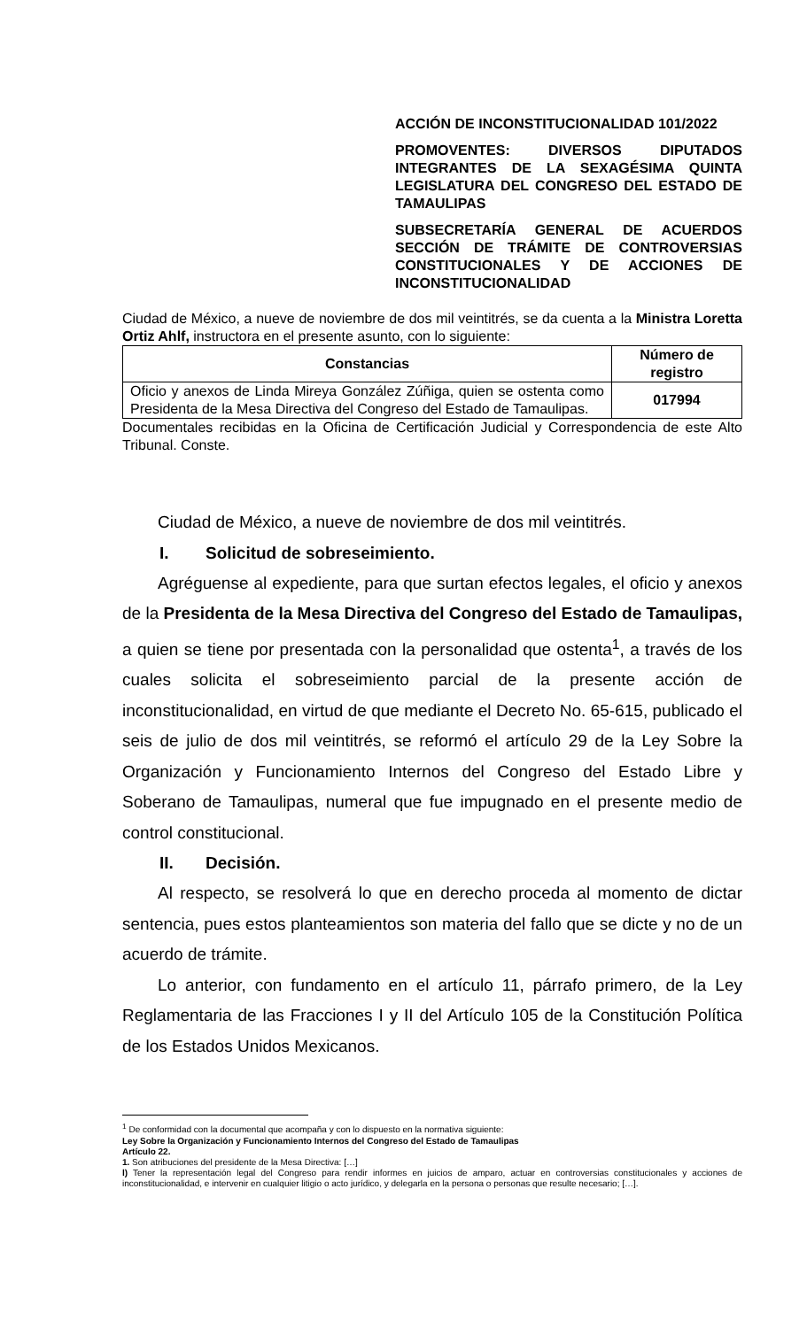ACCIÓN DE INCONSTITUCIONALIDAD 101/2022
PROMOVENTES: DIVERSOS DIPUTADOS INTEGRANTES DE LA SEXAGÉSIMA QUINTA LEGISLATURA DEL CONGRESO DEL ESTADO DE TAMAULIPAS
SUBSECRETARÍA GENERAL DE ACUERDOS SECCIÓN DE TRÁMITE DE CONTROVERSIAS CONSTITUCIONALES Y DE ACCIONES DE INCONSTITUCIONALIDAD
Ciudad de México, a nueve de noviembre de dos mil veintitrés, se da cuenta a la Ministra Loretta Ortiz Ahlf, instructora en el presente asunto, con lo siguiente:
| Constancias | Número de registro |
| --- | --- |
| Oficio y anexos de Linda Mireya González Zúñiga, quien se ostenta como Presidenta de la Mesa Directiva del Congreso del Estado de Tamaulipas. | 017994 |
Documentales recibidas en la Oficina de Certificación Judicial y Correspondencia de este Alto Tribunal. Conste.
Ciudad de México, a nueve de noviembre de dos mil veintitrés.
I. Solicitud de sobreseimiento.
Agréguense al expediente, para que surtan efectos legales, el oficio y anexos de la Presidenta de la Mesa Directiva del Congreso del Estado de Tamaulipas, a quien se tiene por presentada con la personalidad que ostenta<sup>1</sup>, a través de los cuales solicita el sobreseimiento parcial de la presente acción de inconstitucionalidad, en virtud de que mediante el Decreto No. 65-615, publicado el seis de julio de dos mil veintitrés, se reformó el artículo 29 de la Ley Sobre la Organización y Funcionamiento Internos del Congreso del Estado Libre y Soberano de Tamaulipas, numeral que fue impugnado en el presente medio de control constitucional.
II. Decisión.
Al respecto, se resolverá lo que en derecho proceda al momento de dictar sentencia, pues estos planteamientos son materia del fallo que se dicte y no de un acuerdo de trámite.
Lo anterior, con fundamento en el artículo 11, párrafo primero, de la Ley Reglamentaria de las Fracciones I y II del Artículo 105 de la Constitución Política de los Estados Unidos Mexicanos.
<sup>1</sup> De conformidad con la documental que acompaña y con lo dispuesto en la normativa siguiente:
Ley Sobre la Organización y Funcionamiento Internos del Congreso del Estado de Tamaulipas
Artículo 22.
1. Son atribuciones del presidente de la Mesa Directiva: […]
l) Tener la representación legal del Congreso para rendir informes en juicios de amparo, actuar en controversias constitucionales y acciones de inconstitucionalidad, e intervenir en cualquier litigio o acto jurídico, y delegarla en la persona o personas que resulte necesario; […].